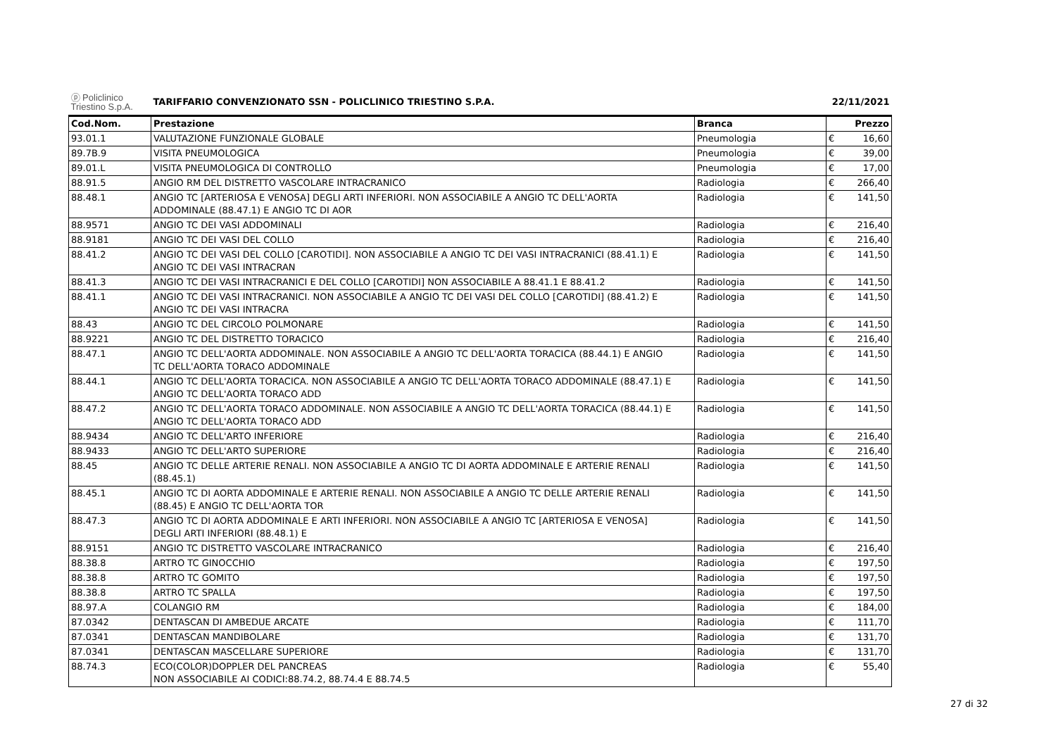| ⓟ Policlinico Triestino S.p.A. | TARIFFARIO CONVENZIONATO SSN - POLICLINICO TRIESTINO S.P.A. | | 22/11/2021 | |
| Cod.Nom. | Prestazione | Branca | Prezzo | |
| 93.01.1 | VALUTAZIONE FUNZIONALE GLOBALE | Pneumologia | € | 16,60 |
| 89.7B.9 | VISITA PNEUMOLOGICA | Pneumologia | € | 39,00 |
| 89.01.L | VISITA PNEUMOLOGICA DI CONTROLLO | Pneumologia | € | 17,00 |
| 88.91.5 | ANGIO RM DEL DISTRETTO VASCOLARE INTRACRANICO | Radiologia | € | 266,40 |
| 88.48.1 | ANGIO TC [ARTERIOSA E VENOSA] DEGLI ARTI INFERIORI. NON ASSOCIABILE A ANGIO TC DELL'AORTA ADDOMINALE (88.47.1) E ANGIO TC DI AOR | Radiologia | € | 141,50 |
| 88.9571 | ANGIO TC DEI VASI ADDOMINALI | Radiologia | € | 216,40 |
| 88.9181 | ANGIO TC DEI VASI DEL COLLO | Radiologia | € | 216,40 |
| 88.41.2 | ANGIO TC DEI VASI DEL COLLO [CAROTIDI]. NON ASSOCIABILE A ANGIO TC DEI VASI INTRACRANICI (88.41.1) E ANGIO TC DEI VASI INTRACRAN | Radiologia | € | 141,50 |
| 88.41.3 | ANGIO TC DEI VASI INTRACRANICI E DEL COLLO [CAROTIDI] NON ASSOCIABILE A 88.41.1 E 88.41.2 | Radiologia | € | 141,50 |
| 88.41.1 | ANGIO TC DEI VASI INTRACRANICI. NON ASSOCIABILE A ANGIO TC DEI VASI DEL COLLO [CAROTIDI] (88.41.2) E ANGIO TC DEI VASI INTRACRA | Radiologia | € | 141,50 |
| 88.43 | ANGIO TC DEL CIRCOLO POLMONARE | Radiologia | € | 141,50 |
| 88.9221 | ANGIO TC DEL DISTRETTO TORACICO | Radiologia | € | 216,40 |
| 88.47.1 | ANGIO TC DELL'AORTA ADDOMINALE. NON ASSOCIABILE A ANGIO TC DELL'AORTA TORACICA (88.44.1) E ANGIO TC DELL'AORTA TORACO ADDOMINALE | Radiologia | € | 141,50 |
| 88.44.1 | ANGIO TC DELL'AORTA TORACICA. NON ASSOCIABILE A ANGIO TC DELL'AORTA TORACO ADDOMINALE (88.47.1) E ANGIO TC DELL'AORTA TORACO ADD | Radiologia | € | 141,50 |
| 88.47.2 | ANGIO TC DELL'AORTA TORACO ADDOMINALE. NON ASSOCIABILE A ANGIO TC DELL'AORTA TORACICA (88.44.1) E ANGIO TC DELL'AORTA TORACO ADD | Radiologia | € | 141,50 |
| 88.9434 | ANGIO TC DELL'ARTO INFERIORE | Radiologia | € | 216,40 |
| 88.9433 | ANGIO TC DELL'ARTO SUPERIORE | Radiologia | € | 216,40 |
| 88.45 | ANGIO TC DELLE ARTERIE RENALI. NON ASSOCIABILE A ANGIO TC DI AORTA ADDOMINALE E ARTERIE RENALI (88.45.1) | Radiologia | € | 141,50 |
| 88.45.1 | ANGIO TC DI AORTA ADDOMINALE E ARTERIE RENALI. NON ASSOCIABILE A ANGIO TC DELLE ARTERIE RENALI (88.45) E ANGIO TC DELL'AORTA TOR | Radiologia | € | 141,50 |
| 88.47.3 | ANGIO TC DI AORTA ADDOMINALE E ARTI INFERIORI. NON ASSOCIABILE A ANGIO TC [ARTERIOSA E VENOSA] DEGLI ARTI INFERIORI (88.48.1) E | Radiologia | € | 141,50 |
| 88.9151 | ANGIO TC DISTRETTO VASCOLARE INTRACRANICO | Radiologia | € | 216,40 |
| 88.38.8 | ARTRO TC GINOCCHIO | Radiologia | € | 197,50 |
| 88.38.8 | ARTRO TC GOMITO | Radiologia | € | 197,50 |
| 88.38.8 | ARTRO TC SPALLA | Radiologia | € | 197,50 |
| 88.97.A | COLANGIO RM | Radiologia | € | 184,00 |
| 87.0342 | DENTASCAN DI AMBEDUE ARCATE | Radiologia | € | 111,70 |
| 87.0341 | DENTASCAN MANDIBOLARE | Radiologia | € | 131,70 |
| 87.0341 | DENTASCAN MASCELLARE SUPERIORE | Radiologia | € | 131,70 |
| 88.74.3 | ECO(COLOR)DOPPLER DEL PANCREAS NON ASSOCIABILE AI CODICI:88.74.2, 88.74.4 E 88.74.5 | Radiologia | € | 55,40 |
27 di 32